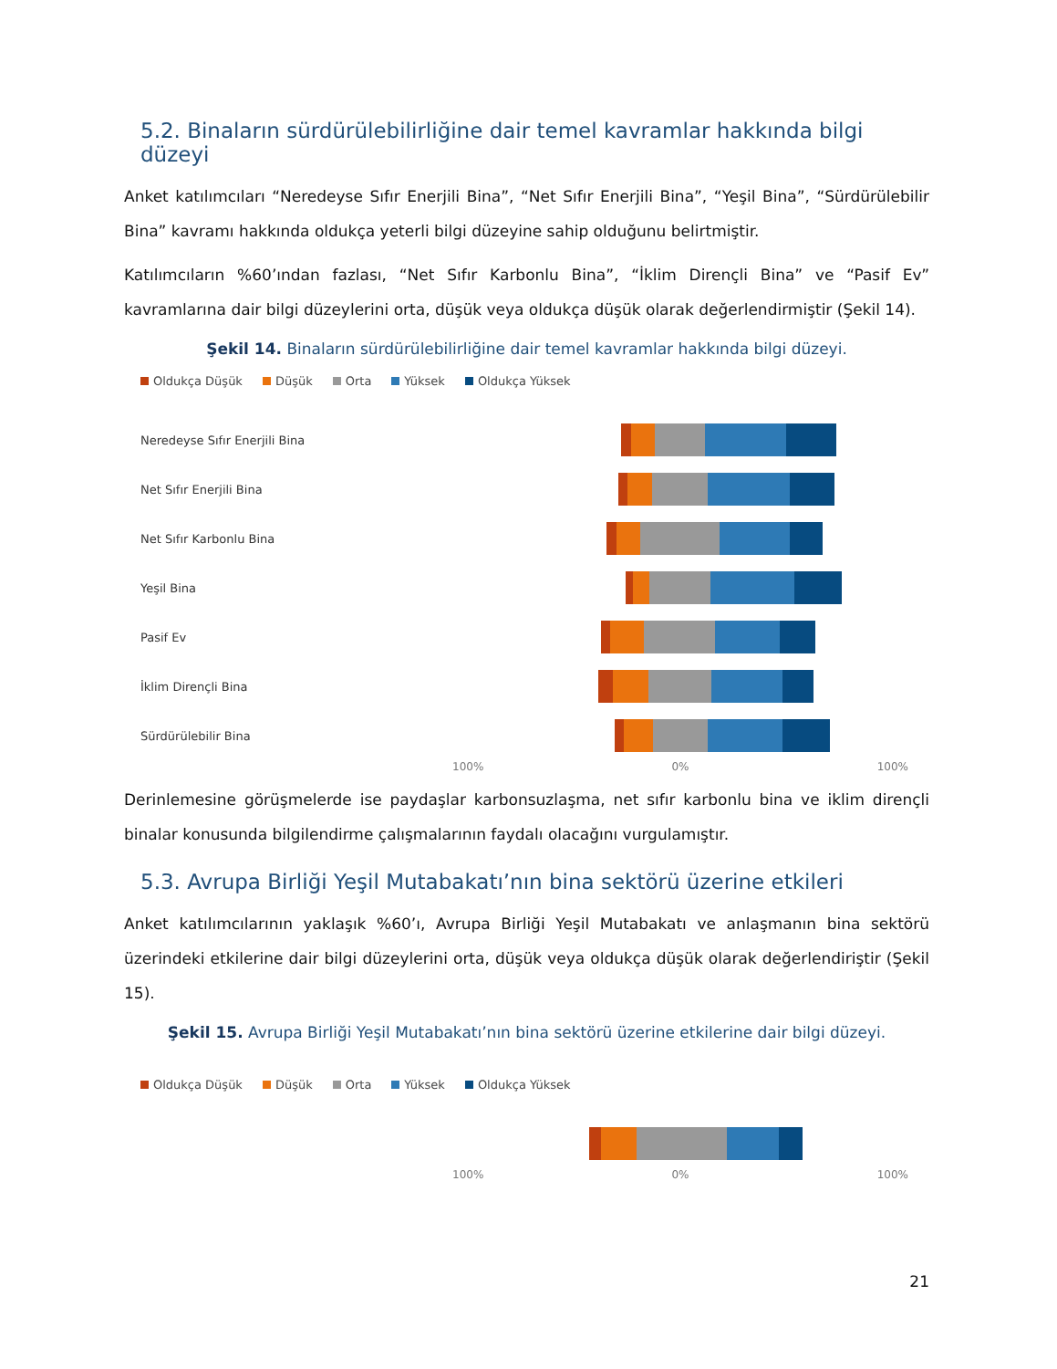5.2. Binaların sürdürülebilirliğine dair temel kavramlar hakkında bilgi düzeyi
Anket katılımcıları “Neredeyse Sıfır Enerjili Bina”, “Net Sıfır Enerjili Bina”, “Yeşil Bina”, “Sürdürülebilir Bina” kavramı hakkında oldukça yeterli bilgi düzeyine sahip olduğunu belirtmiştir.
Katılımcıların %60’ından fazlası, “Net Sıfır Karbonlu Bina”, “İklim Dirençli Bina” ve “Pasif Ev” kavramlarına dair bilgi düzeylerini orta, düşük veya oldukça düşük olarak değerlendirmiştir (Şekil 14).
Şekil 14. Binaların sürdürülebilirliğine dair temel kavramlar hakkında bilgi düzeyi.
Oldukça Düşük Düşük Orta Yüksek Oldukça Yüksek
Neredeyse Sıfır Enerjili Bina
Net Sıfır Enerjili Bina
Net Sıfır Karbonlu Bina
Yeşil Bina
Pasif Ev
İklim Dirençli Bina
Sürdürülebilir Bina
100% 0% 100%
Derinlemesine görüşmelerde ise paydaşlar karbonsuzlaşma, net sıfır karbonlu bina ve iklim dirençli binalar konusunda bilgilendirme çalışmalarının faydalı olacağını vurgulamıştır.
5.3. Avrupa Birliği Yeşil Mutabakatı’nın bina sektörü üzerine etkileri
Anket katılımcılarının yaklaşık %60’ı, Avrupa Birliği Yeşil Mutabakatı ve anlaşmanın bina sektörü üzerindeki etkilerine dair bilgi düzeylerini orta, düşük veya oldukça düşük olarak değerlendiriştir (Şekil 15).
Şekil 15. Avrupa Birliği Yeşil Mutabakatı’nın bina sektörü üzerine etkilerine dair bilgi düzeyi.
Oldukça Düşük Düşük Orta Yüksek Oldukça Yüksek
100% 0% 100%
21